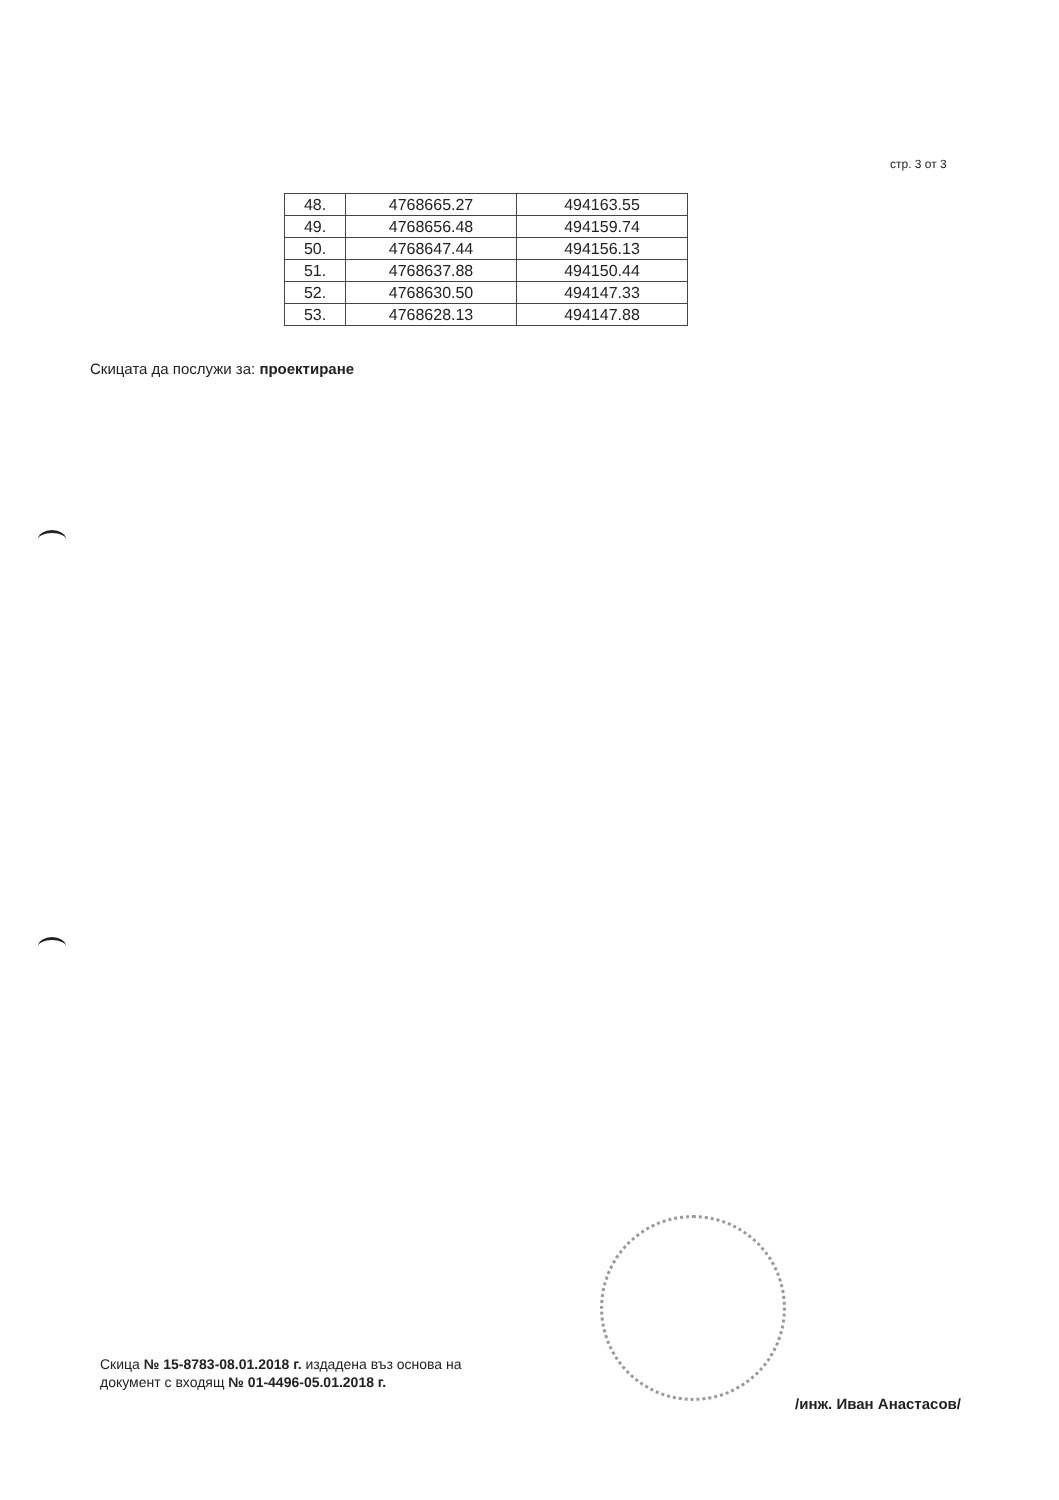стр. 3 от 3
| 48. | 4768665.27 | 494163.55 |
| 49. | 4768656.48 | 494159.74 |
| 50. | 4768647.44 | 494156.13 |
| 51. | 4768637.88 | 494150.44 |
| 52. | 4768630.50 | 494147.33 |
| 53. | 4768628.13 | 494147.88 |
Скицата да послужи за: проектиране
Скица № 15-8783-08.01.2018 г. издадена въз основа на
документ с входящ № 01-4496-05.01.2018 г.
/инж. Иван Анастасов/